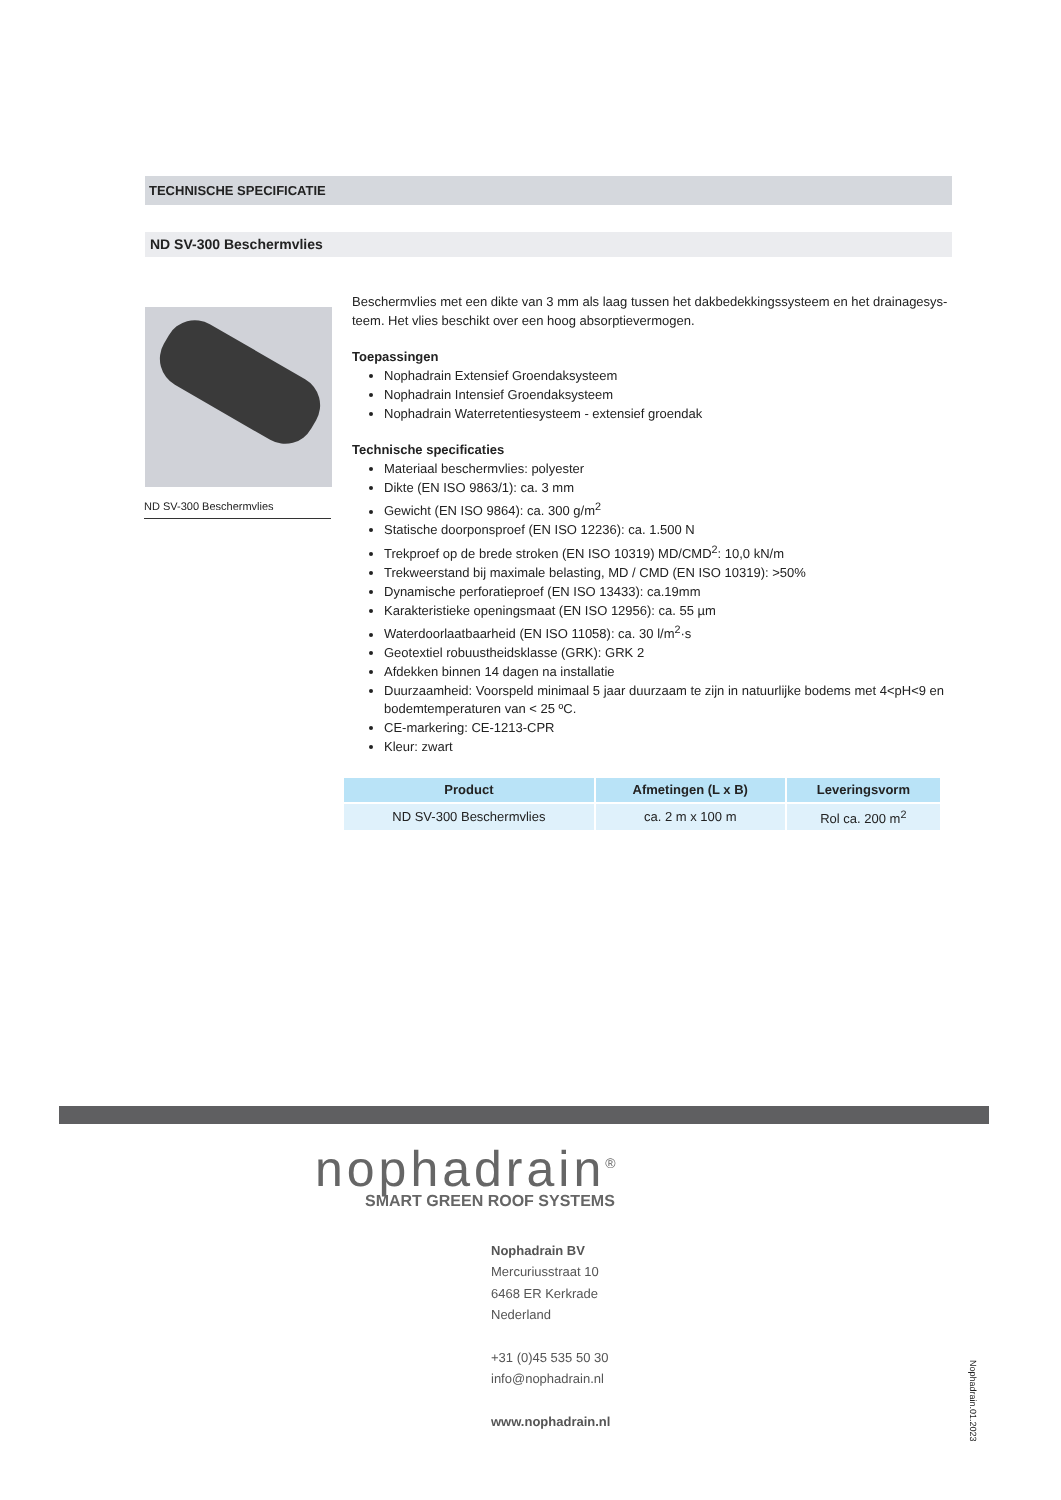TECHNISCHE SPECIFICATIE
ND SV-300 Beschermvlies
ND SV-300 Beschermvlies
Beschermvlies met een dikte van 3 mm als laag tussen het dakbedekkingssysteem en het drainagesys-teem. Het vlies beschikt over een hoog absorptievermogen.
Toepassingen
Nophadrain Extensief Groendaksysteem
Nophadrain Intensief Groendaksysteem
Nophadrain Waterretentiesysteem - extensief groendak
Technische specificaties
Materiaal beschermvlies: polyester
Dikte (EN ISO 9863/1): ca. 3 mm
Gewicht (EN ISO 9864): ca. 300 g/m<sup>2</sup>
Statische doorponsproef (EN ISO 12236): ca. 1.500 N
Trekproef op de brede stroken (EN ISO 10319) MD/CMD<sup>2</sup>: 10,0 kN/m
Trekweerstand bij maximale belasting, MD / CMD (EN ISO 10319): >50%
Dynamische perforatieproef (EN ISO 13433): ca.19mm
Karakteristieke openingsmaat (EN ISO 12956): ca. 55 µm
Waterdoorlaatbaarheid (EN ISO 11058): ca. 30 l/m<sup>2</sup>·s
Geotextiel robuustheidsklasse (GRK): GRK 2
Afdekken binnen 14 dagen na installatie
Duurzaamheid: Voorspeld minimaal 5 jaar duurzaam te zijn in natuurlijke bodems met 4<pH<9 en bodemtemperaturen van < 25 ºC.
CE-markering: CE-1213-CPR
Kleur: zwart
| Product | Afmetingen (L x B) | Leveringsvorm |
| --- | --- | --- |
| ND SV-300 Beschermvlies | ca. 2 m x 100 m | Rol ca. 200 m<sup>2</sup> |
nophadrain<sup>®</sup>
SMART GREEN ROOF SYSTEMS
Nophadrain BV
Mercuriusstraat 10
6468 ER Kerkrade
Nederland
+31 (0)45 535 50 30
info@nophadrain.nl
www.nophadrain.nl
Nophadrain.01.2023